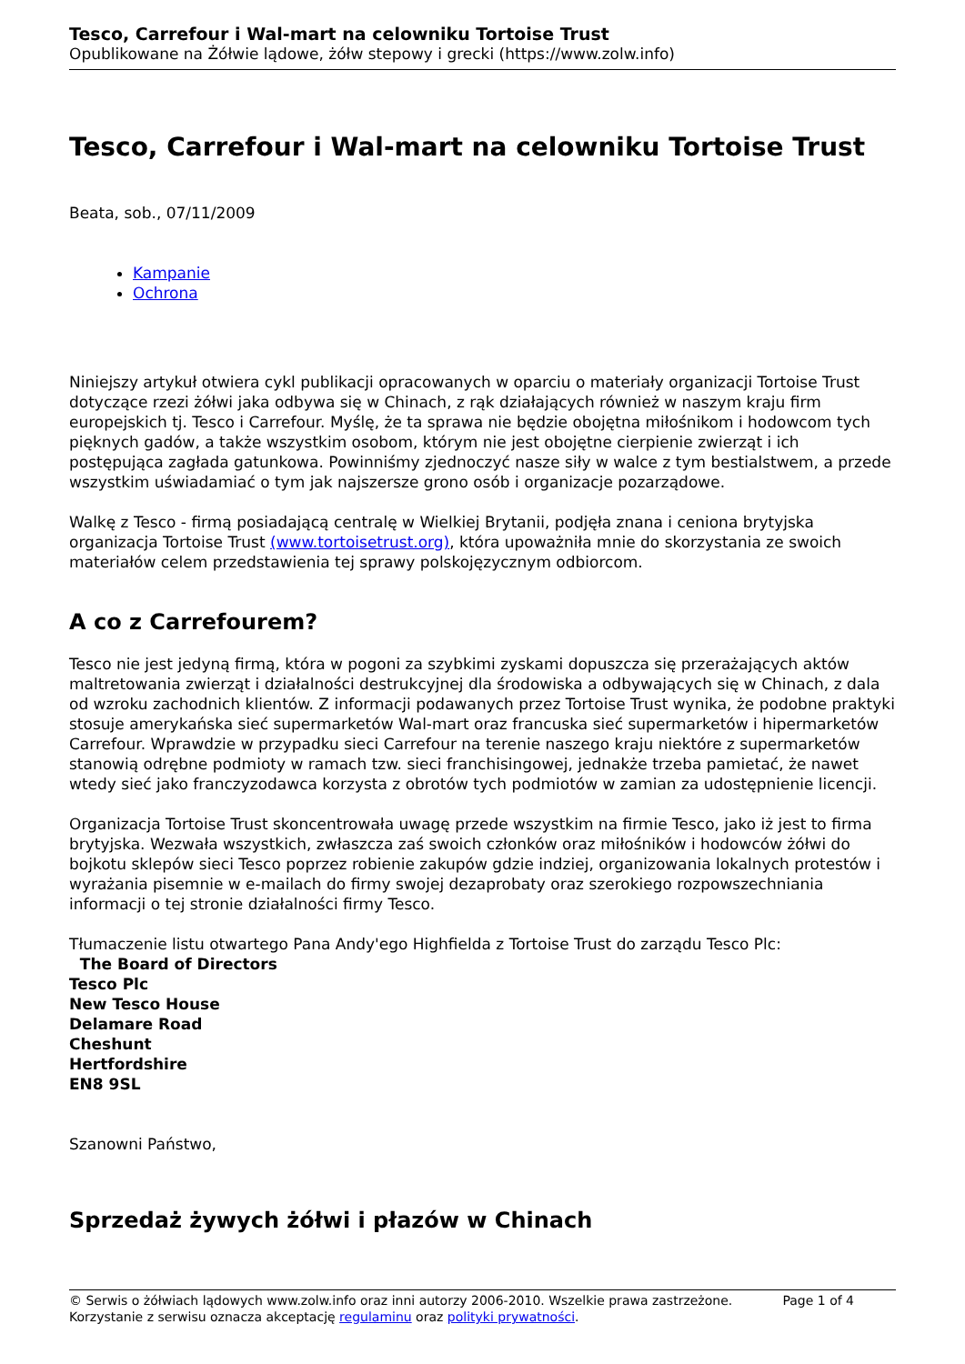Tesco, Carrefour i Wal-mart na celowniku Tortoise Trust
Opublikowane na Żółwie lądowe, żółw stepowy i grecki (https://www.zolw.info)
Tesco, Carrefour i Wal-mart na celowniku Tortoise Trust
Beata, sob., 07/11/2009
Kampanie
Ochrona
Niniejszy artykuł otwiera cykl publikacji opracowanych w oparciu o materiały organizacji Tortoise Trust dotyczące rzezi żółwi jaka odbywa się w Chinach, z rąk działających również w naszym kraju firm europejskich tj. Tesco i Carrefour. Myślę, że ta sprawa nie będzie obojętna miłośnikom i hodowcom tych pięknych gadów, a także wszystkim osobom, którym nie jest obojętne cierpienie zwierząt i ich postępująca zagłada gatunkowa. Powinniśmy zjednoczyć nasze siły w walce z tym bestialstwem, a przede wszystkim uświadamiać o tym jak najszersze grono osób i organizacje pozarządowe.
Walkę z Tesco - firmą posiadającą centralę w Wielkiej Brytanii, podjęła znana i ceniona brytyjska organizacja Tortoise Trust (www.tortoisetrust.org), która upoważniła mnie do skorzystania ze swoich materiałów celem przedstawienia tej sprawy polskojęzycznym odbiorcom.
A co z Carrefourem?
Tesco nie jest jedyną firmą, która w pogoni za szybkimi zyskami dopuszcza się przerażających aktów maltretowania zwierząt i działalności destrukcyjnej dla środowiska a odbywających się w Chinach, z dala od wzroku zachodnich klientów. Z informacji podawanych przez Tortoise Trust wynika, że podobne praktyki stosuje amerykańska sieć supermarketów Wal-mart oraz francuska sieć supermarketów i hipermarketów Carrefour. Wprawdzie w przypadku sieci Carrefour na terenie naszego kraju niektóre z supermarketów stanowią odrębne podmioty w ramach tzw. sieci franchisingowej, jednakże trzeba pamietać, że nawet wtedy sieć jako franczyzodawca korzysta z obrotów tych podmiotów w zamian za udostępnienie licencji.
Organizacja Tortoise Trust skoncentrowała uwagę przede wszystkim na firmie Tesco, jako iż jest to firma brytyjska. Wezwała wszystkich, zwłaszcza zaś swoich członków oraz miłośników i hodowców żółwi do bojkotu sklepów sieci Tesco poprzez robienie zakupów gdzie indziej, organizowania lokalnych protestów i wyrażania pisemnie w e-mailach do firmy swojej dezaprobaty oraz szerokiego rozpowszechniania informacji o tej stronie działalności firmy Tesco.
Tłumaczenie listu otwartego Pana Andy'ego Highfielda z Tortoise Trust do zarządu Tesco Plc:
The Board of Directors
Tesco Plc
New Tesco House
Delamare Road
Cheshunt
Hertfordshire
EN8 9SL
Szanowni Państwo,
Sprzedaż żywych żółwi i płazów w Chinach
Page 1 of 4 © Serwis o żółwiach lądowych www.zolw.info oraz inni autorzy 2006-2010. Wszelkie prawa zastrzeżone.
Korzystanie z serwisu oznacza akceptację regulaminu oraz polityki prywatności.